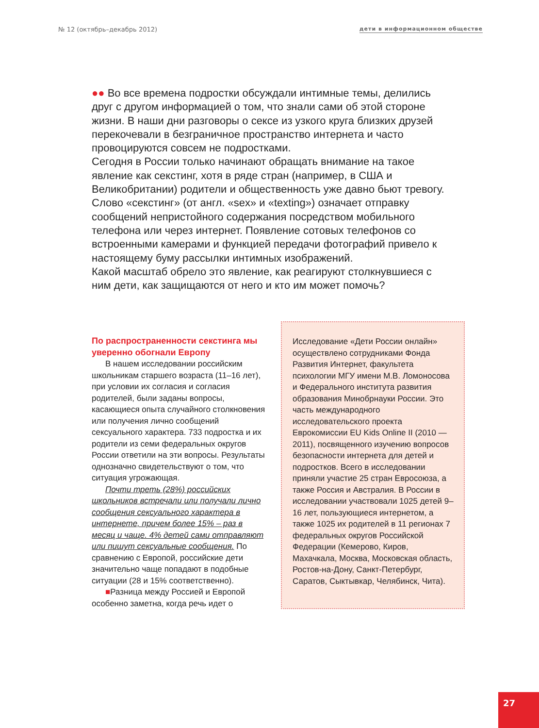№ 12 (октябрь–декабрь 2012) дети в информационном обществе
●● Во все времена подростки обсуждали интимные темы, делились друг с другом информацией о том, что знали сами об этой стороне жизни. В наши дни разговоры о сексе из узкого круга близких друзей перекочевали в безграничное пространство интернета и часто провоцируются совсем не подростками.
Сегодня в России только начинают обращать внимание на такое явление как секстинг, хотя в ряде стран (например, в США и Великобритании) родители и общественность уже давно бьют тревогу. Слово «секстинг» (от англ. «sex» и «texting») означает отправку сообщений непристойного содержания посредством мобильного телефона или через интернет. Появление сотовых телефонов со встроенными камерами и функцией передачи фотографий привело к настоящему буму рассылки интимных изображений.
Какой масштаб обрело это явление, как реагируют столкнувшиеся с ним дети, как защищаются от него и кто им может помочь?
По распространенности секстинга мы уверенно обогнали Европу
В нашем исследовании российским школьникам старшего возраста (11–16 лет), при условии их согласия и согласия родителей, были заданы вопросы, касающиеся опыта случайного столкновения или получения лично сообщений сексуального характера. 733 подростка и их родители из семи федеральных округов России ответили на эти вопросы. Результаты однозначно свидетельствуют о том, что ситуация угрожающая.
Почти треть (28%) российских школьников встречали или получали лично сообщения сексуального характера в интернете, причем более 15% – раз в месяц и чаще. 4% детей сами отправляют или пишут сексуальные сообщения. По сравнению с Европой, российские дети значительно чаще попадают в подобные ситуации (28 и 15% соответственно).
■Разница между Россией и Европой особенно заметна, когда речь идет о
Исследование «Дети России онлайн» осуществлено сотрудниками Фонда Развития Интернет, факультета психологии МГУ имени М.В. Ломоносова и Федерального института развития образования Минобрнауки России. Это часть международного исследовательского проекта Еврокомиссии EU Kids Online II (2010 — 2011), посвященного изучению вопросов безопасности интернета для детей и подростков. Всего в исследовании приняли участие 25 стран Евросоюза, а также Россия и Австралия. В России в исследовании участвовали 1025 детей 9–16 лет, пользующиеся интернетом, а также 1025 их родителей в 11 регионах 7 федеральных округов Российской Федерации (Кемерово, Киров, Махачкала, Москва, Московская область, Ростов-на-Дону, Санкт-Петербург, Саратов, Сыктывкар, Челябинск, Чита).
27